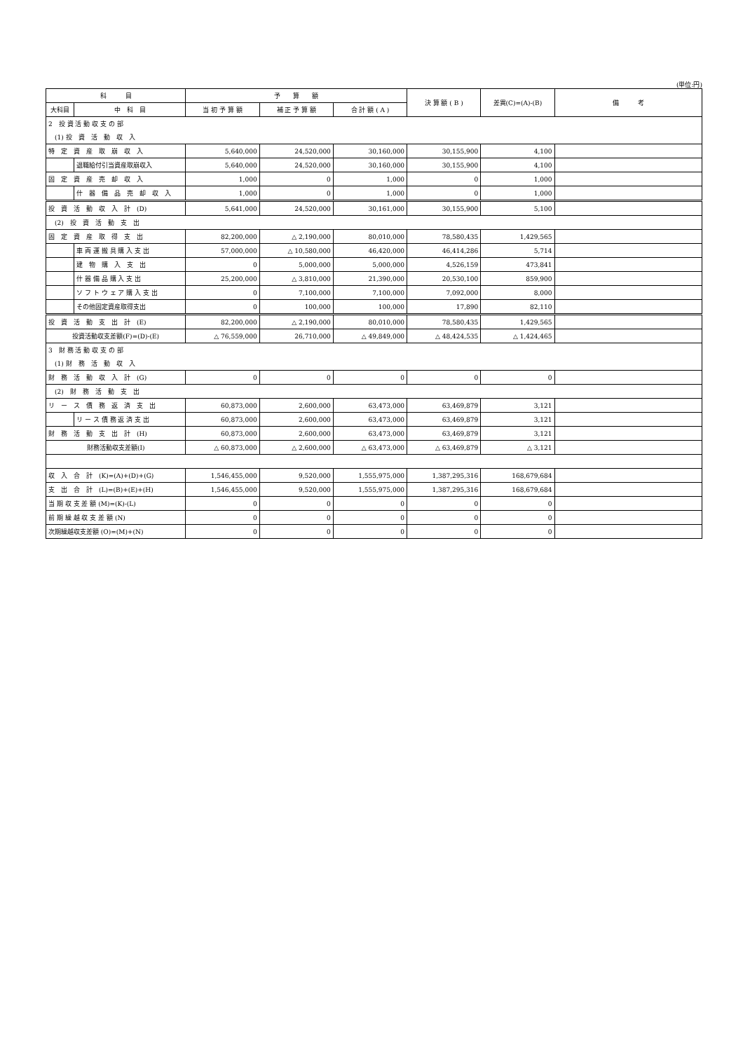(単位:円)
| 科 目 | | 予 算 額 | | | 決 算 額 ( B ) | 差異(C)=(A)-(B) | 備 考 |
| --- | --- | --- | --- | --- | --- | --- | --- |
| 大科目 | 中 科 目 | 当 初 予 算 額 | 補 正 予 算 額 | 合 計 額 ( A ) | | | |
| 2 投 資 活 動 収 支 の 部 | | | | | | | |
| (1) 投 資 活 動 収 入 | | | | | | | |
| 特 定 資 産 取 崩 収 入 | | 5,640,000 | 24,520,000 | 30,160,000 | 30,155,900 | 4,100 | |
| | 退職給付引当資産取崩収入 | 5,640,000 | 24,520,000 | 30,160,000 | 30,155,900 | 4,100 | |
| 固 定 資 産 売 却 収 入 | | 1,000 | 0 | 1,000 | 0 | 1,000 | |
| | 什 器 備 品 売 却 収 入 | 1,000 | 0 | 1,000 | 0 | 1,000 | |
| 投 資 活 動 収 入 計 (D) | | 5,641,000 | 24,520,000 | 30,161,000 | 30,155,900 | 5,100 | |
| (2) 投 資 活 動 支 出 | | | | | | | |
| 固 定 資 産 取 得 支 出 | | 82,200,000 | △ 2,190,000 | 80,010,000 | 78,580,435 | 1,429,565 | |
| | 車 両 運 搬 具 購 入 支 出 | 57,000,000 | △ 10,580,000 | 46,420,000 | 46,414,286 | 5,714 | |
| | 建 物 購 入 支 出 | 0 | 5,000,000 | 5,000,000 | 4,526,159 | 473,841 | |
| | 什 器 備 品 購 入 支 出 | 25,200,000 | △ 3,810,000 | 21,390,000 | 20,530,100 | 859,900 | |
| | ソ フ ト ウ ェ ア 購 入 支 出 | 0 | 7,100,000 | 7,100,000 | 7,092,000 | 8,000 | |
| | その他固定資産取得支出 | 0 | 100,000 | 100,000 | 17,890 | 82,110 | |
| 投 資 活 動 支 出 計 (E) | | 82,200,000 | △ 2,190,000 | 80,010,000 | 78,580,435 | 1,429,565 | |
| 投資活動収支差額(F)=(D)-(E) | | △ 76,559,000 | 26,710,000 | △ 49,849,000 | △ 48,424,535 | △ 1,424,465 | |
| 3 財 務 活 動 収 支 の 部 | | | | | | | |
| (1) 財 務 活 動 収 入 | | | | | | | |
| 財 務 活 動 収 入 計 (G) | | 0 | 0 | 0 | 0 | 0 | |
| (2) 財 務 活 動 支 出 | | | | | | | |
| リ ー ス 債 務 返 済 支 出 | | 60,873,000 | 2,600,000 | 63,473,000 | 63,469,879 | 3,121 | |
| | リ ー ス 債 務 返 済 支 出 | 60,873,000 | 2,600,000 | 63,473,000 | 63,469,879 | 3,121 | |
| 財 務 活 動 支 出 計 (H) | | 60,873,000 | 2,600,000 | 63,473,000 | 63,469,879 | 3,121 | |
| 財務活動収支差額(I) | | △ 60,873,000 | △ 2,600,000 | △ 63,473,000 | △ 63,469,879 | △ 3,121 | |
| 収 入 合 計 (K)=(A)+(D)+(G) | | 1,546,455,000 | 9,520,000 | 1,555,975,000 | 1,387,295,316 | 168,679,684 | |
| 支 出 合 計 (L)=(B)+(E)+(H) | | 1,546,455,000 | 9,520,000 | 1,555,975,000 | 1,387,295,316 | 168,679,684 | |
| 当 期 収 支 差 額 (M)=(K)-(L) | | 0 | 0 | 0 | 0 | 0 | |
| 前 期 繰 越 収 支 差 額 (N) | | 0 | 0 | 0 | 0 | 0 | |
| 次期繰越収支差額 (O)=(M)+(N) | | 0 | 0 | 0 | 0 | 0 | |